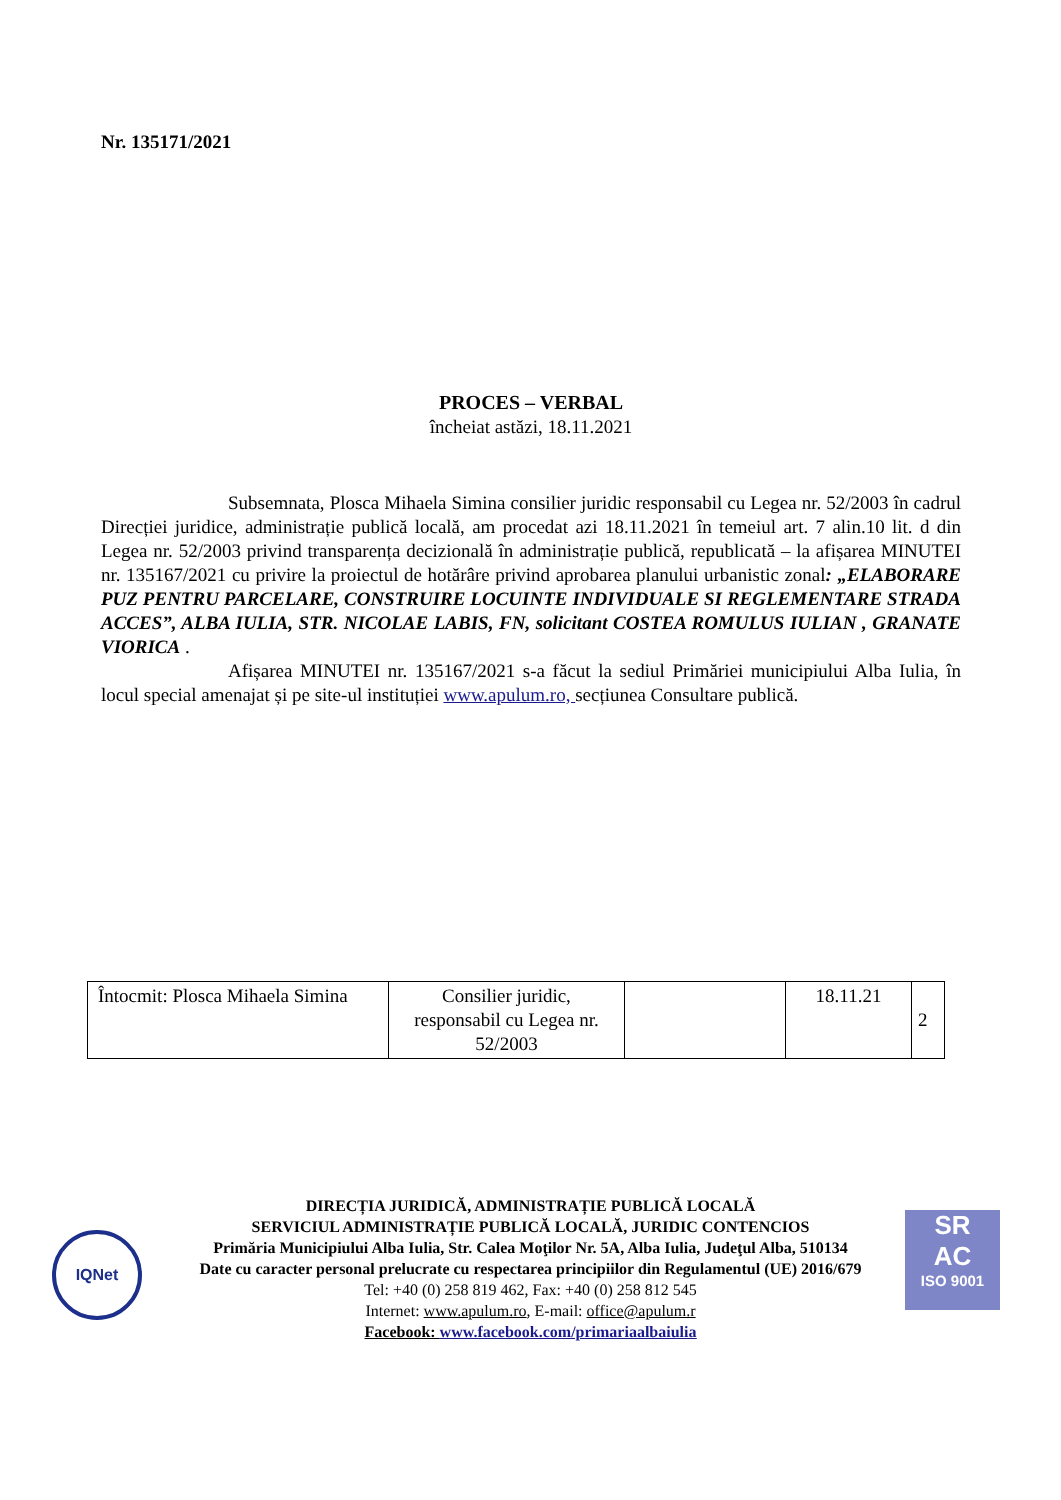Nr. 135171/2021
PROCES – VERBAL
încheiat astăzi, 18.11.2021
Subsemnata, Plosca Mihaela Simina consilier juridic responsabil cu Legea nr. 52/2003 în cadrul Direcției juridice, administrație publică locală, am procedat azi 18.11.2021 în temeiul art. 7 alin.10 lit. d din Legea nr. 52/2003 privind transparența decizională în administrație publică, republicată – la afișarea MINUTEI nr. 135167/2021 cu privire la proiectul de hotărâre privind aprobarea planului urbanistic zonal: „ELABORARE PUZ PENTRU PARCELARE, CONSTRUIRE LOCUINTE INDIVIDUALE SI REGLEMENTARE STRADA ACCES”, ALBA IULIA, STR. NICOLAE LABIS, FN, solicitant COSTEA ROMULUS IULIAN , GRANATE VIORICA .
Afișarea MINUTEI nr. 135167/2021 s-a făcut la sediul Primăriei municipiului Alba Iulia, în locul special amenajat și pe site-ul instituției www.apulum.ro, secțiunea Consultare publică.
| Întocmit: Plosca Mihaela Simina | Consilier juridic, responsabil cu Legea nr. 52/2003 | | 18.11.21 | 2 |
IQNet
SR
AC
ISO 9001
DIRECȚIA JURIDICĂ, ADMINISTRAȚIE PUBLICĂ LOCALĂ
SERVICIUL ADMINISTRAȚIE PUBLICĂ LOCALĂ, JURIDIC CONTENCIOS
Primăria Municipiului Alba Iulia, Str. Calea Moţilor Nr. 5A, Alba Iulia, Judeţul Alba, 510134
Date cu caracter personal prelucrate cu respectarea principiilor din Regulamentul (UE) 2016/679
Tel: +40 (0) 258 819 462, Fax: +40 (0) 258 812 545
Internet: www.apulum.ro, E-mail: office@apulum.r
Facebook: www.facebook.com/primariaalbaiulia